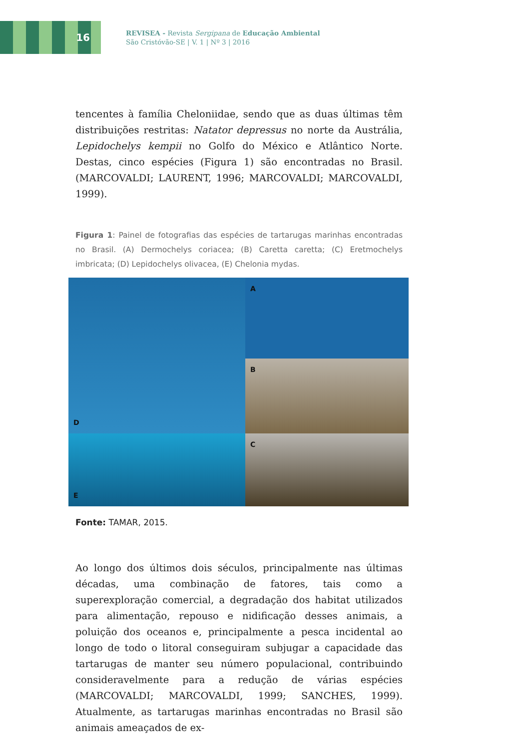16
REVISEA - Revista Sergipana de Educação Ambiental
São Cristóvão-SE | V. 1 | Nº 3 | 2016
tencentes à família Cheloniidae, sendo que as duas últimas têm distribuições restritas: Natator depressus no norte da Austrália, Lepidochelys kempii no Golfo do México e Atlântico Norte. Destas, cinco espécies (Figura 1) são encontradas no Brasil. (MARCOVALDI; LAURENT, 1996; MARCOVALDI; MARCOVALDI, 1999).
Figura 1: Painel de fotografias das espécies de tartarugas marinhas encontradas no Brasil. (A) Dermochelys coriacea; (B) Caretta caretta; (C) Eretmochelys imbricata; (D) Lepidochelys olivacea, (E) Chelonia mydas.
A
D
B
E
C
Fonte: TAMAR, 2015.
Ao longo dos últimos dois séculos, principalmente nas últimas décadas, uma combinação de fatores, tais como a superexploração comercial, a degradação dos habitat utilizados para alimentação, repouso e nidificação desses animais, a poluição dos oceanos e, principalmente a pesca incidental ao longo de todo o litoral conseguiram subjugar a capacidade das tartarugas de manter seu número populacional, contribuindo consideravelmente para a redução de várias espécies (MARCOVALDI; MARCOVALDI, 1999; SANCHES, 1999). Atualmente, as tartarugas marinhas encontradas no Brasil são animais ameaçados de ex-